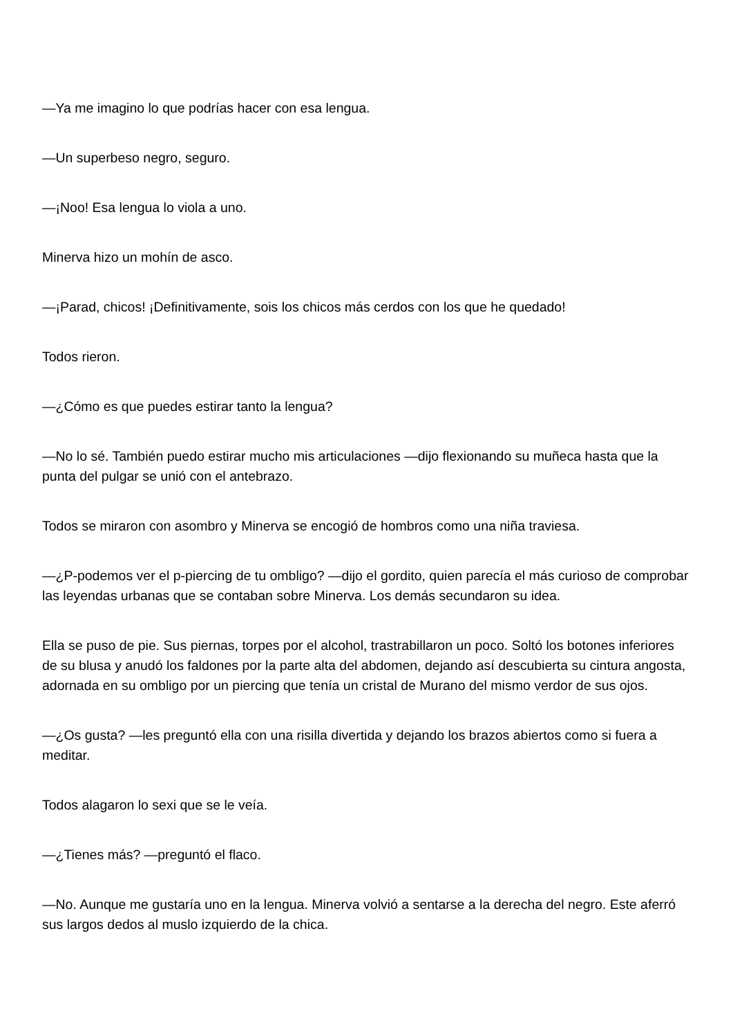—Ya me imagino lo que podrías hacer con esa lengua.
—Un superbeso negro, seguro.
—¡Noo! Esa lengua lo viola a uno.
Minerva hizo un mohín de asco.
—¡Parad, chicos! ¡Definitivamente, sois los chicos más cerdos con los que he quedado!
Todos rieron.
—¿Cómo es que puedes estirar tanto la lengua?
—No lo sé. También puedo estirar mucho mis articulaciones —dijo flexionando su muñeca hasta que la punta del pulgar se unió con el antebrazo.
Todos se miraron con asombro y Minerva se encogió de hombros como una niña traviesa.
—¿P-podemos ver el p-piercing de tu ombligo? —dijo el gordito, quien parecía el más curioso de comprobar las leyendas urbanas que se contaban sobre Minerva. Los demás secundaron su idea.
Ella se puso de pie. Sus piernas, torpes por el alcohol, trastrabillaron un poco. Soltó los botones inferiores de su blusa y anudó los faldones por la parte alta del abdomen, dejando así descubierta su cintura angosta, adornada en su ombligo por un piercing que tenía un cristal de Murano del mismo verdor de sus ojos.
—¿Os gusta? —les preguntó ella con una risilla divertida y dejando los brazos abiertos como si fuera a meditar.
Todos alagaron lo sexi que se le veía.
—¿Tienes más? —preguntó el flaco.
—No. Aunque me gustaría uno en la lengua. Minerva volvió a sentarse a la derecha del negro. Este aferró sus largos dedos al muslo izquierdo de la chica.